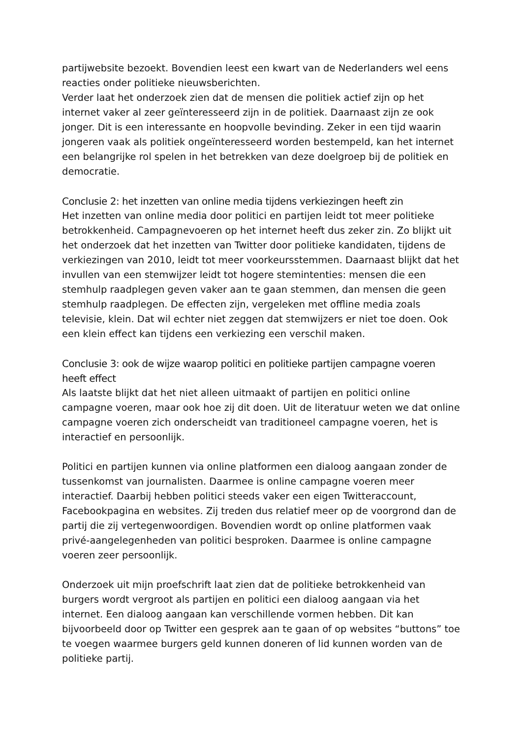partijwebsite bezoekt. Bovendien leest een kwart van de Nederlanders wel eens reacties onder politieke nieuwsberichten.
Verder laat het onderzoek zien dat de mensen die politiek actief zijn op het internet vaker al zeer geïnteresseerd zijn in de politiek. Daarnaast zijn ze ook jonger. Dit is een interessante en hoopvolle bevinding. Zeker in een tijd waarin jongeren vaak als politiek ongeïnteresseerd worden bestempeld, kan het internet een belangrijke rol spelen in het betrekken van deze doelgroep bij de politiek en democratie.
Conclusie 2: het inzetten van online media tijdens verkiezingen heeft zin
Het inzetten van online media door politici en partijen leidt tot meer politieke betrokkenheid. Campagnevoeren op het internet heeft dus zeker zin. Zo blijkt uit het onderzoek dat het inzetten van Twitter door politieke kandidaten, tijdens de verkiezingen van 2010, leidt tot meer voorkeursstemmen. Daarnaast blijkt dat het invullen van een stemwijzer leidt tot hogere stemintenties: mensen die een stemhulp raadplegen geven vaker aan te gaan stemmen, dan mensen die geen stemhulp raadplegen. De effecten zijn, vergeleken met offline media zoals televisie, klein. Dat wil echter niet zeggen dat stemwijzers er niet toe doen. Ook een klein effect kan tijdens een verkiezing een verschil maken.
Conclusie 3: ook de wijze waarop politici en politieke partijen campagne voeren heeft effect
Als laatste blijkt dat het niet alleen uitmaakt of partijen en politici online campagne voeren, maar ook hoe zij dit doen. Uit de literatuur weten we dat online campagne voeren zich onderscheidt van traditioneel campagne voeren, het is interactief en persoonlijk.
Politici en partijen kunnen via online platformen een dialoog aangaan zonder de tussenkomst van journalisten. Daarmee is online campagne voeren meer interactief. Daarbij hebben politici steeds vaker een eigen Twitteraccount, Facebookpagina en websites. Zij treden dus relatief meer op de voorgrond dan de partij die zij vertegenwoordigen. Bovendien wordt op online platformen vaak privé-aangelegenheden van politici besproken. Daarmee is online campagne voeren zeer persoonlijk.
Onderzoek uit mijn proefschrift laat zien dat de politieke betrokkenheid van burgers wordt vergroot als partijen en politici een dialoog aangaan via het internet. Een dialoog aangaan kan verschillende vormen hebben. Dit kan bijvoorbeeld door op Twitter een gesprek aan te gaan of op websites “buttons” toe te voegen waarmee burgers geld kunnen doneren of lid kunnen worden van de politieke partij.